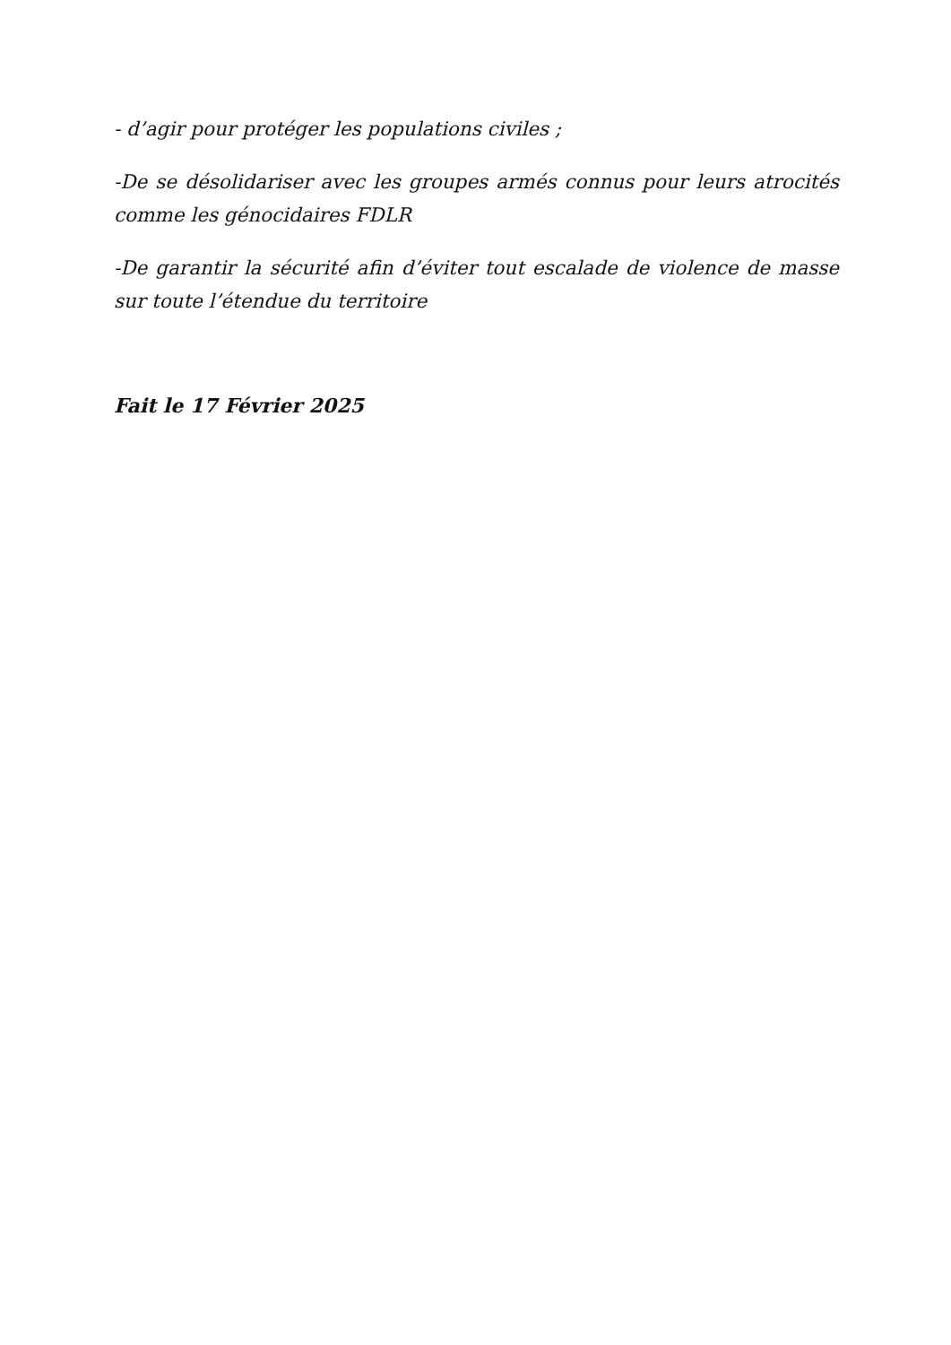- d’agir pour protéger les populations civiles ;
-De se désolidariser avec les groupes armés connus pour leurs atrocités comme les génocidaires FDLR
-De garantir la sécurité afin d’éviter tout escalade de violence de masse sur toute l’étendue du territoire
Fait le 17 Février 2025